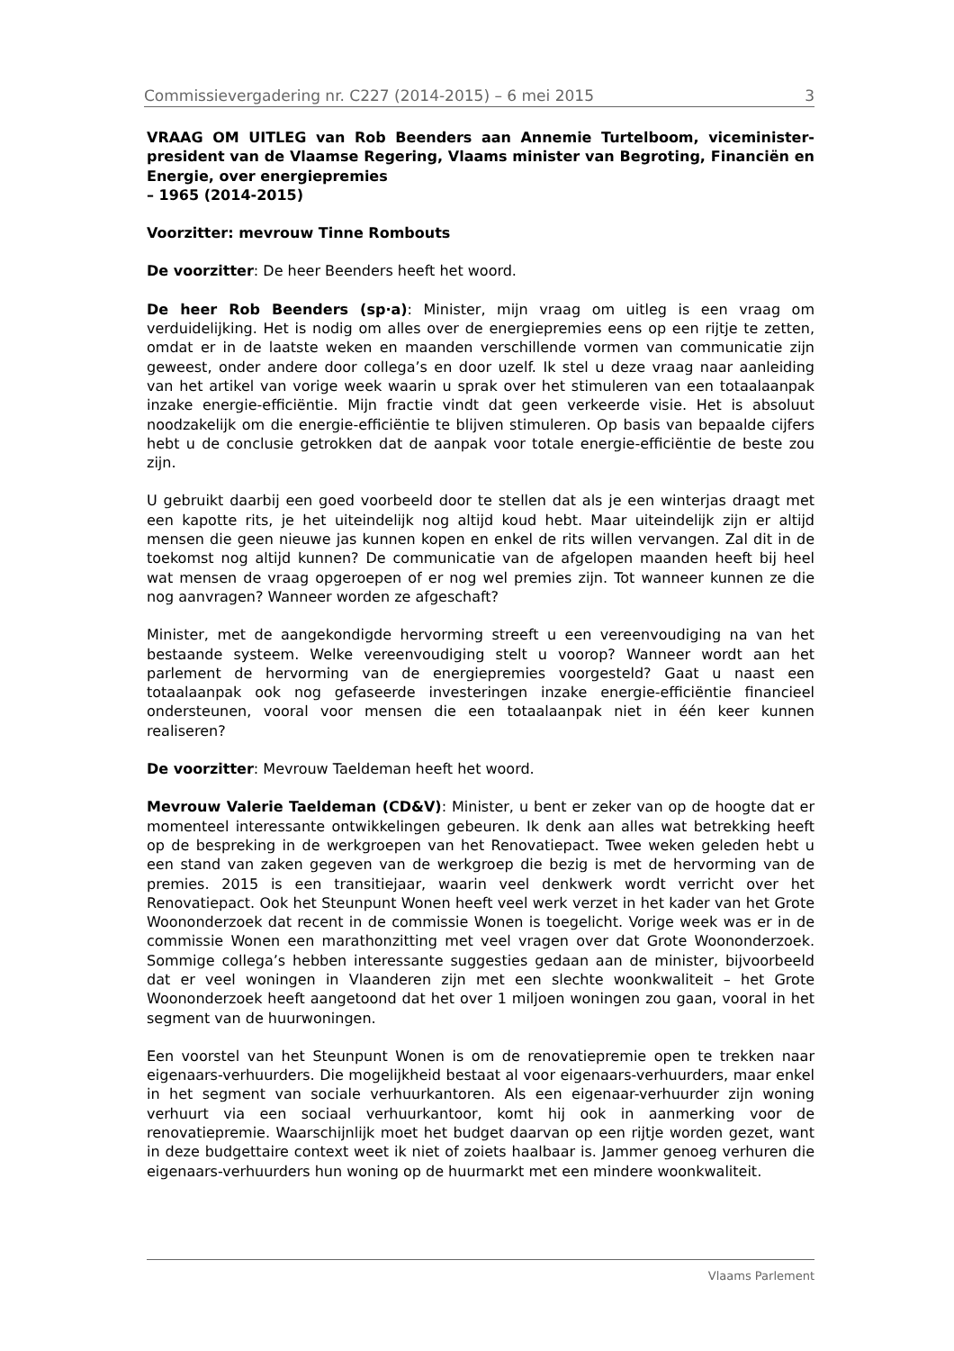Commissievergadering nr. C227 (2014-2015) – 6 mei 2015 3
VRAAG OM UITLEG van Rob Beenders aan Annemie Turtelboom, viceminister-president van de Vlaamse Regering, Vlaams minister van Begroting, Financiën en Energie, over energiepremies
– 1965 (2014-2015)
Voorzitter: mevrouw Tinne Rombouts
De voorzitter: De heer Beenders heeft het woord.
De heer Rob Beenders (sp·a): Minister, mijn vraag om uitleg is een vraag om verduidelijking. Het is nodig om alles over de energiepremies eens op een rijtje te zetten, omdat er in de laatste weken en maanden verschillende vormen van communicatie zijn geweest, onder andere door collega’s en door uzelf. Ik stel u deze vraag naar aanleiding van het artikel van vorige week waarin u sprak over het stimuleren van een totaalaanpak inzake energie-efficiëntie. Mijn fractie vindt dat geen verkeerde visie. Het is absoluut noodzakelijk om die energie-efficiëntie te blijven stimuleren. Op basis van bepaalde cijfers hebt u de conclusie getrokken dat de aanpak voor totale energie-efficiëntie de beste zou zijn.
U gebruikt daarbij een goed voorbeeld door te stellen dat als je een winterjas draagt met een kapotte rits, je het uiteindelijk nog altijd koud hebt. Maar uiteindelijk zijn er altijd mensen die geen nieuwe jas kunnen kopen en enkel de rits willen vervangen. Zal dit in de toekomst nog altijd kunnen? De communicatie van de afgelopen maanden heeft bij heel wat mensen de vraag opgeroepen of er nog wel premies zijn. Tot wanneer kunnen ze die nog aanvragen? Wanneer worden ze afgeschaft?
Minister, met de aangekondigde hervorming streeft u een vereenvoudiging na van het bestaande systeem. Welke vereenvoudiging stelt u voorop? Wanneer wordt aan het parlement de hervorming van de energiepremies voorgesteld? Gaat u naast een totaalaanpak ook nog gefaseerde investeringen inzake energie-efficiëntie financieel ondersteunen, vooral voor mensen die een totaalaanpak niet in één keer kunnen realiseren?
De voorzitter: Mevrouw Taeldeman heeft het woord.
Mevrouw Valerie Taeldeman (CD&V): Minister, u bent er zeker van op de hoogte dat er momenteel interessante ontwikkelingen gebeuren. Ik denk aan alles wat betrekking heeft op de bespreking in de werkgroepen van het Renovatiepact. Twee weken geleden hebt u een stand van zaken gegeven van de werkgroep die bezig is met de hervorming van de premies. 2015 is een transitiejaar, waarin veel denkwerk wordt verricht over het Renovatiepact. Ook het Steunpunt Wonen heeft veel werk verzet in het kader van het Grote Woononderzoek dat recent in de commissie Wonen is toegelicht. Vorige week was er in de commissie Wonen een marathonzitting met veel vragen over dat Grote Woononderzoek. Sommige collega’s hebben interessante suggesties gedaan aan de minister, bijvoorbeeld dat er veel woningen in Vlaanderen zijn met een slechte woonkwaliteit – het Grote Woononderzoek heeft aangetoond dat het over 1 miljoen woningen zou gaan, vooral in het segment van de huurwoningen.
Een voorstel van het Steunpunt Wonen is om de renovatiepremie open te trekken naar eigenaars-verhuurders. Die mogelijkheid bestaat al voor eigenaars-verhuurders, maar enkel in het segment van sociale verhuurkantoren. Als een eigenaar-verhuurder zijn woning verhuurt via een sociaal verhuurkantoor, komt hij ook in aanmerking voor de renovatiepremie. Waarschijnlijk moet het budget daarvan op een rijtje worden gezet, want in deze budgettaire context weet ik niet of zoiets haalbaar is. Jammer genoeg verhuren die eigenaars-verhuurders hun woning op de huurmarkt met een mindere woonkwaliteit.
Vlaams Parlement